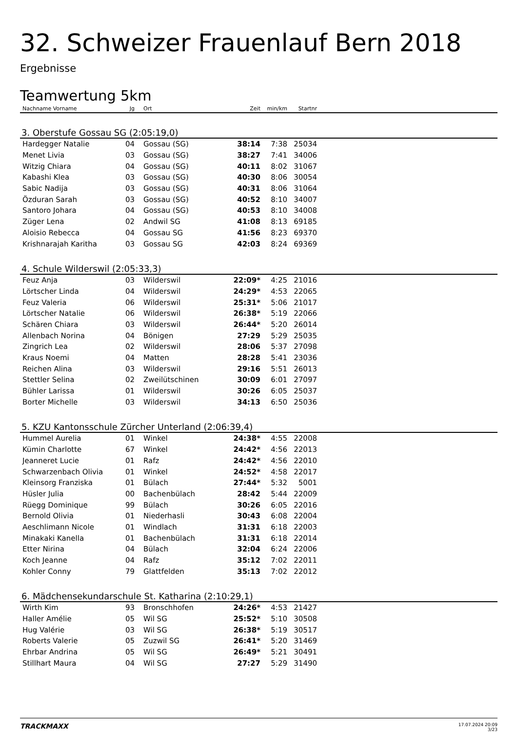32. Schweizer Frauenlauf Bern 2018
Ergebnisse
Teamwertung 5km
| Nachname Vorname | Jg | Ort | Zeit | min/km | Startnr | |
| --- | --- | --- | --- | --- | --- | --- |
| 3. Oberstufe Gossau SG (2:05:19,0) | | | | | | |
| Hardegger Natalie | 04 | Gossau (SG) | 38:14 | 7:38 | 25034 | |
| Menet Livia | 03 | Gossau (SG) | 38:27 | 7:41 | 34006 | |
| Witzig Chiara | 04 | Gossau (SG) | 40:11 | 8:02 | 31067 | |
| Kabashi Klea | 03 | Gossau (SG) | 40:30 | 8:06 | 30054 | |
| Sabic Nadija | 03 | Gossau (SG) | 40:31 | 8:06 | 31064 | |
| Özduran Sarah | 03 | Gossau (SG) | 40:52 | 8:10 | 34007 | |
| Santoro Johara | 04 | Gossau (SG) | 40:53 | 8:10 | 34008 | |
| Züger Lena | 02 | Andwil SG | 41:08 | 8:13 | 69185 | |
| Aloisio Rebecca | 04 | Gossau SG | 41:56 | 8:23 | 69370 | |
| Krishnarajah Karitha | 03 | Gossau SG | 42:03 | 8:24 | 69369 | |
| 4. Schule Wilderswil (2:05:33,3) | | | | | | |
| Feuz Anja | 03 | Wilderswil | 22:09* | 4:25 | 21016 | |
| Lörtscher Linda | 04 | Wilderswil | 24:29* | 4:53 | 22065 | |
| Feuz Valeria | 06 | Wilderswil | 25:31* | 5:06 | 21017 | |
| Lörtscher Natalie | 06 | Wilderswil | 26:38* | 5:19 | 22066 | |
| Schären Chiara | 03 | Wilderswil | 26:44* | 5:20 | 26014 | |
| Allenbach Norina | 04 | Bönigen | 27:29 | 5:29 | 25035 | |
| Zingrich Lea | 02 | Wilderswil | 28:06 | 5:37 | 27098 | |
| Kraus Noemi | 04 | Matten | 28:28 | 5:41 | 23036 | |
| Reichen Alina | 03 | Wilderswil | 29:16 | 5:51 | 26013 | |
| Stettler Selina | 02 | Zweilütschinen | 30:09 | 6:01 | 27097 | |
| Bühler Larissa | 01 | Wilderswil | 30:26 | 6:05 | 25037 | |
| Borter Michelle | 03 | Wilderswil | 34:13 | 6:50 | 25036 | |
| 5. KZU Kantonsschule Zürcher Unterland (2:06:39,4) | | | | | | |
| Hummel Aurelia | 01 | Winkel | 24:38* | 4:55 | 22008 | |
| Kümin Charlotte | 67 | Winkel | 24:42* | 4:56 | 22013 | |
| Jeanneret Lucie | 01 | Rafz | 24:42* | 4:56 | 22010 | |
| Schwarzenbach Olivia | 01 | Winkel | 24:52* | 4:58 | 22017 | |
| Kleinsorg Franziska | 01 | Bülach | 27:44* | 5:32 | 5001 | |
| Hüsler Julia | 00 | Bachenbülach | 28:42 | 5:44 | 22009 | |
| Rüegg Dominique | 99 | Bülach | 30:26 | 6:05 | 22016 | |
| Bernold Olivia | 01 | Niederhasli | 30:43 | 6:08 | 22004 | |
| Aeschlimann Nicole | 01 | Windlach | 31:31 | 6:18 | 22003 | |
| Minakaki Kanella | 01 | Bachenbülach | 31:31 | 6:18 | 22014 | |
| Etter Nirina | 04 | Bülach | 32:04 | 6:24 | 22006 | |
| Koch Jeanne | 04 | Rafz | 35:12 | 7:02 | 22011 | |
| Kohler Conny | 79 | Glattfelden | 35:13 | 7:02 | 22012 | |
| 6. Mädchensekundarschule St. Katharina (2:10:29,1) | | | | | | |
| Wirth Kim | 93 | Bronschhofen | 24:26* | 4:53 | 21427 | |
| Haller Amélie | 05 | Wil SG | 25:52* | 5:10 | 30508 | |
| Hug Valérie | 03 | Wil SG | 26:38* | 5:19 | 30517 | |
| Roberts Valerie | 05 | Zuzwil SG | 26:41* | 5:20 | 31469 | |
| Ehrbar Andrina | 05 | Wil SG | 26:49* | 5:21 | 30491 | |
| Stillhart Maura | 04 | Wil SG | 27:27 | 5:29 | 31490 | |
TRACKMAXX
17.07.2024 20:09
3/23